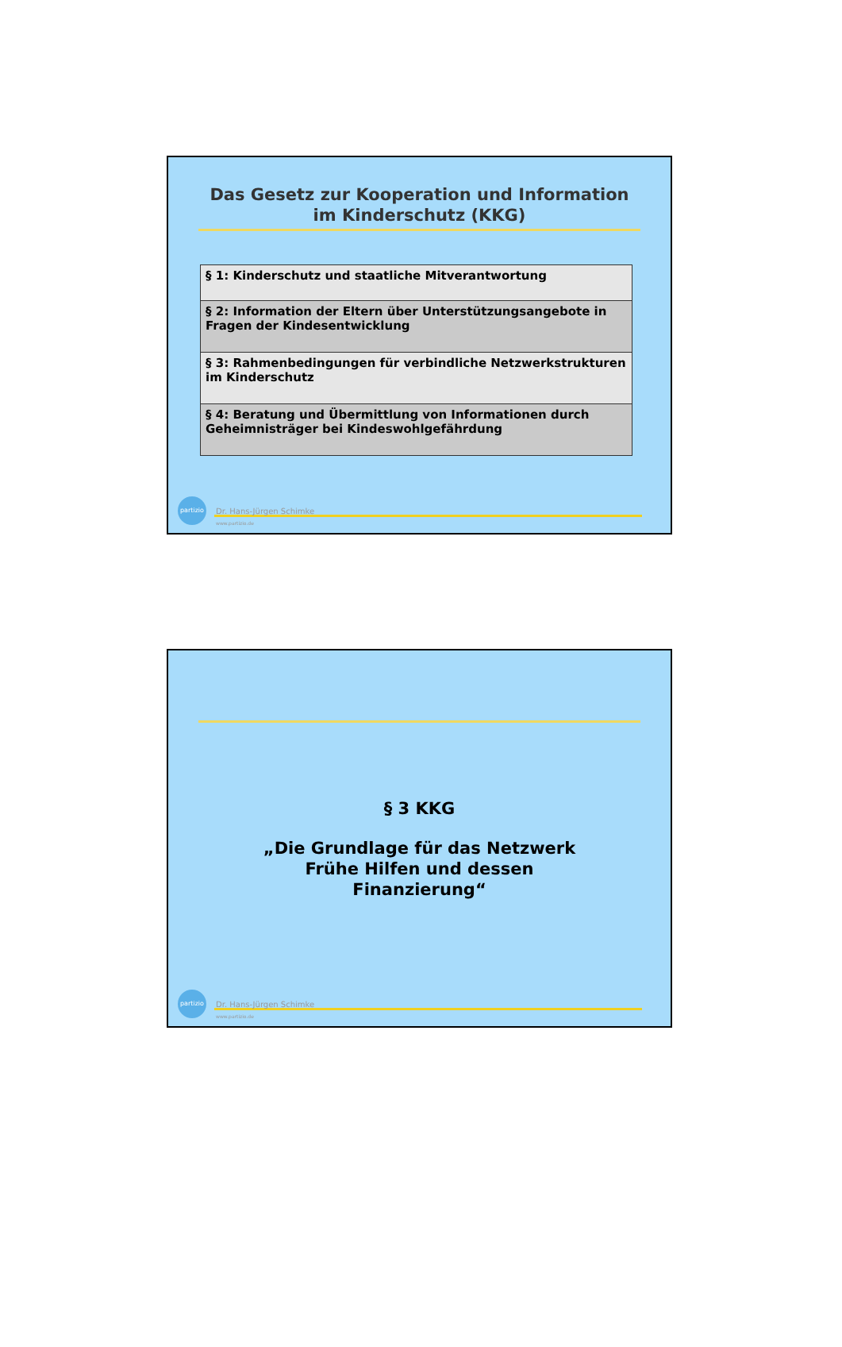Das Gesetz zur Kooperation und Information
im Kinderschutz (KKG)
| § 1: Kinderschutz und staatliche Mitverantwortung |
| § 2: Information der Eltern über Unterstützungsangebote in Fragen der Kindesentwicklung |
| § 3: Rahmenbedingungen für verbindliche Netzwerkstrukturen im Kinderschutz |
| § 4: Beratung und Übermittlung von Informationen durch Geheimnisträger bei Kindeswohlgefährdung |
partizio
Dr. Hans-Jürgen Schimke
www.partizio.de
§ 3 KKG
„Die Grundlage für das Netzwerk
Frühe Hilfen und dessen
Finanzierung“
partizio
Dr. Hans-Jürgen Schimke
www.partizio.de